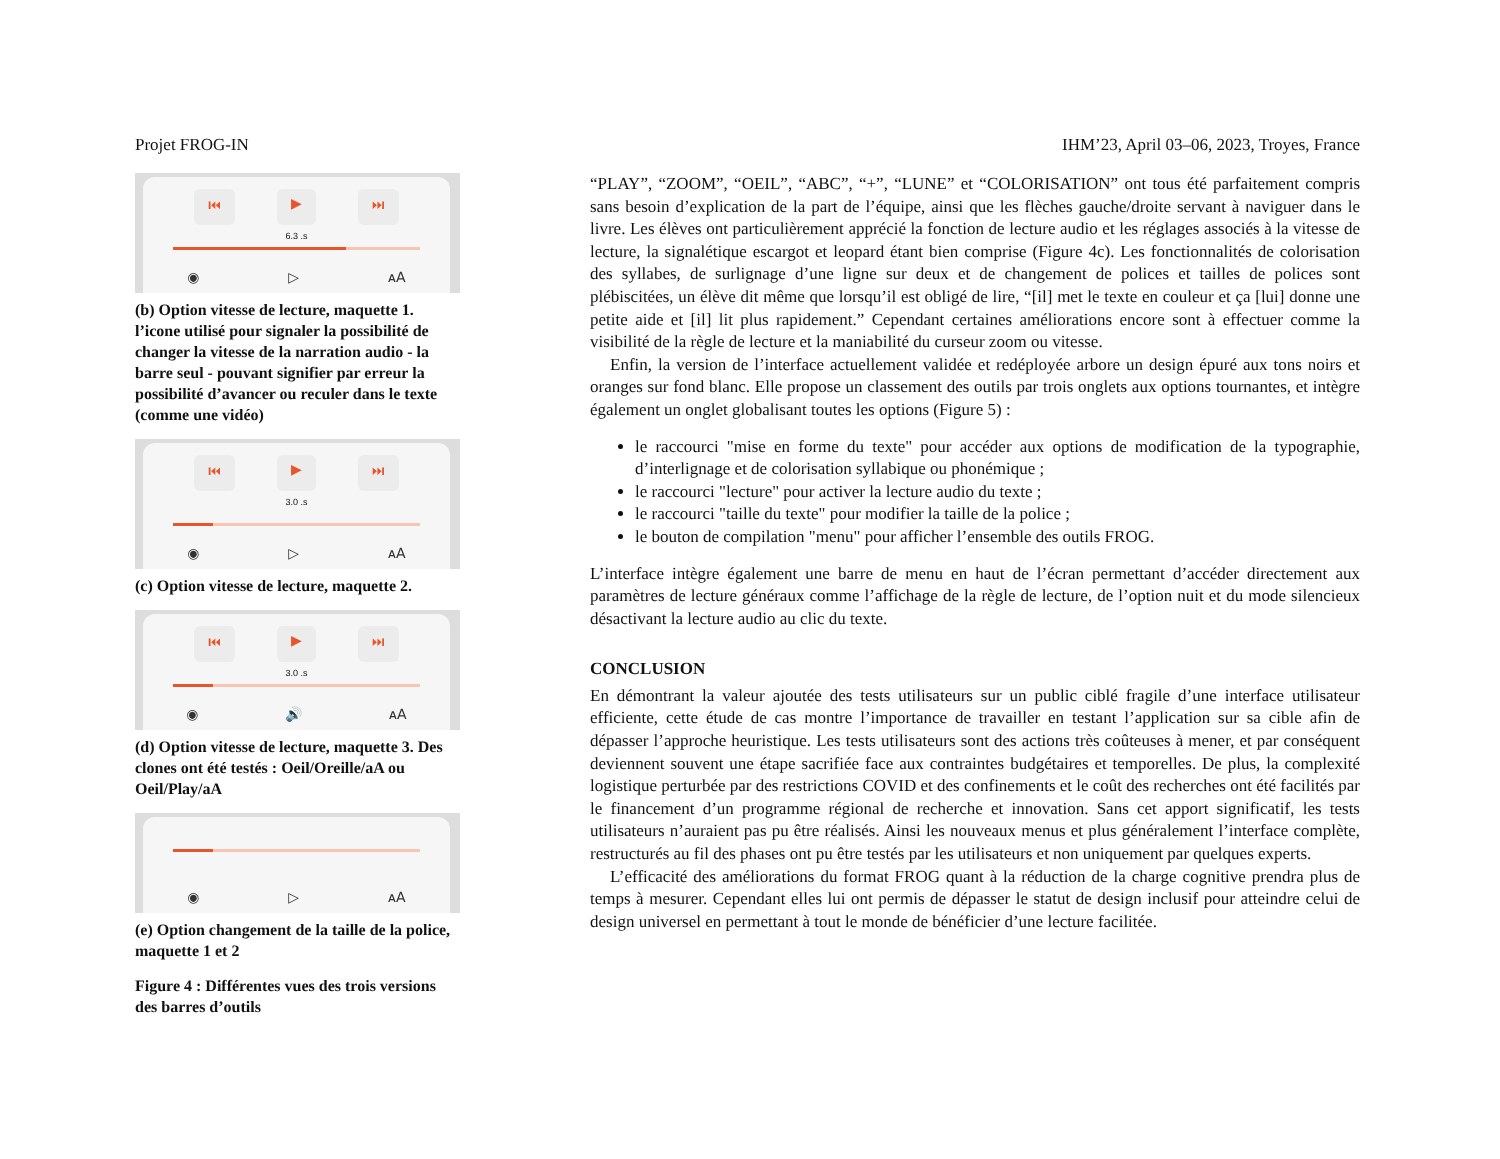Projet FROG-IN IHM’23, April 03–06, 2023, Troyes, France
⏮ ▶ ⏭
6.3 .s
◉ ▷ ᴀA
(b) Option vitesse de lecture, maquette 1. l’icone utilisé pour signaler la possibilité de changer la vitesse de la narration audio - la barre seul - pouvant signifier par erreur la possibilité d’avancer ou reculer dans le texte (comme une vidéo)
⏮ ▶ ⏭
3.0 .s
◉ ▷ ᴀA
(c) Option vitesse de lecture, maquette 2.
⏮ ▶ ⏭
3.0 .s
◉ 🔊 ᴀA
(d) Option vitesse de lecture, maquette 3. Des clones ont été testés : Oeil/Oreille/aA ou Oeil/Play/aA
◉ ▷ ᴀA
(e) Option changement de la taille de la police, maquette 1 et 2
Figure 4 : Différentes vues des trois versions des barres d’outils
“PLAY”, “ZOOM”, “OEIL”, “ABC”, “+”, “LUNE” et “COLORISATION” ont tous été parfaitement compris sans besoin d’explication de la part de l’équipe, ainsi que les flèches gauche/droite servant à naviguer dans le livre. Les élèves ont particulièrement apprécié la fonction de lecture audio et les réglages associés à la vitesse de lecture, la signalétique escargot et leopard étant bien comprise (Figure 4c). Les fonctionnalités de colorisation des syllabes, de surlignage d’une ligne sur deux et de changement de polices et tailles de polices sont plébiscitées, un élève dit même que lorsqu’il est obligé de lire, “[il] met le texte en couleur et ça [lui] donne une petite aide et [il] lit plus rapidement.” Cependant certaines améliorations encore sont à effectuer comme la visibilité de la règle de lecture et la maniabilité du curseur zoom ou vitesse.
Enfin, la version de l’interface actuellement validée et redéployée arbore un design épuré aux tons noirs et oranges sur fond blanc. Elle propose un classement des outils par trois onglets aux options tournantes, et intègre également un onglet globalisant toutes les options (Figure 5) :
le raccourci "mise en forme du texte" pour accéder aux options de modification de la typographie, d’interlignage et de colorisation syllabique ou phonémique ;
le raccourci "lecture" pour activer la lecture audio du texte ;
le raccourci "taille du texte" pour modifier la taille de la police ;
le bouton de compilation "menu" pour afficher l’ensemble des outils FROG.
L’interface intègre également une barre de menu en haut de l’écran permettant d’accéder directement aux paramètres de lecture généraux comme l’affichage de la règle de lecture, de l’option nuit et du mode silencieux désactivant la lecture audio au clic du texte.
CONCLUSION
En démontrant la valeur ajoutée des tests utilisateurs sur un public ciblé fragile d’une interface utilisateur efficiente, cette étude de cas montre l’importance de travailler en testant l’application sur sa cible afin de dépasser l’approche heuristique. Les tests utilisateurs sont des actions très coûteuses à mener, et par conséquent deviennent souvent une étape sacrifiée face aux contraintes budgétaires et temporelles. De plus, la complexité logistique perturbée par des restrictions COVID et des confinements et le coût des recherches ont été facilités par le financement d’un programme régional de recherche et innovation. Sans cet apport significatif, les tests utilisateurs n’auraient pas pu être réalisés. Ainsi les nouveaux menus et plus généralement l’interface complète, restructurés au fil des phases ont pu être testés par les utilisateurs et non uniquement par quelques experts.
L’efficacité des améliorations du format FROG quant à la réduction de la charge cognitive prendra plus de temps à mesurer. Cependant elles lui ont permis de dépasser le statut de design inclusif pour atteindre celui de design universel en permettant à tout le monde de bénéficier d’une lecture facilitée.